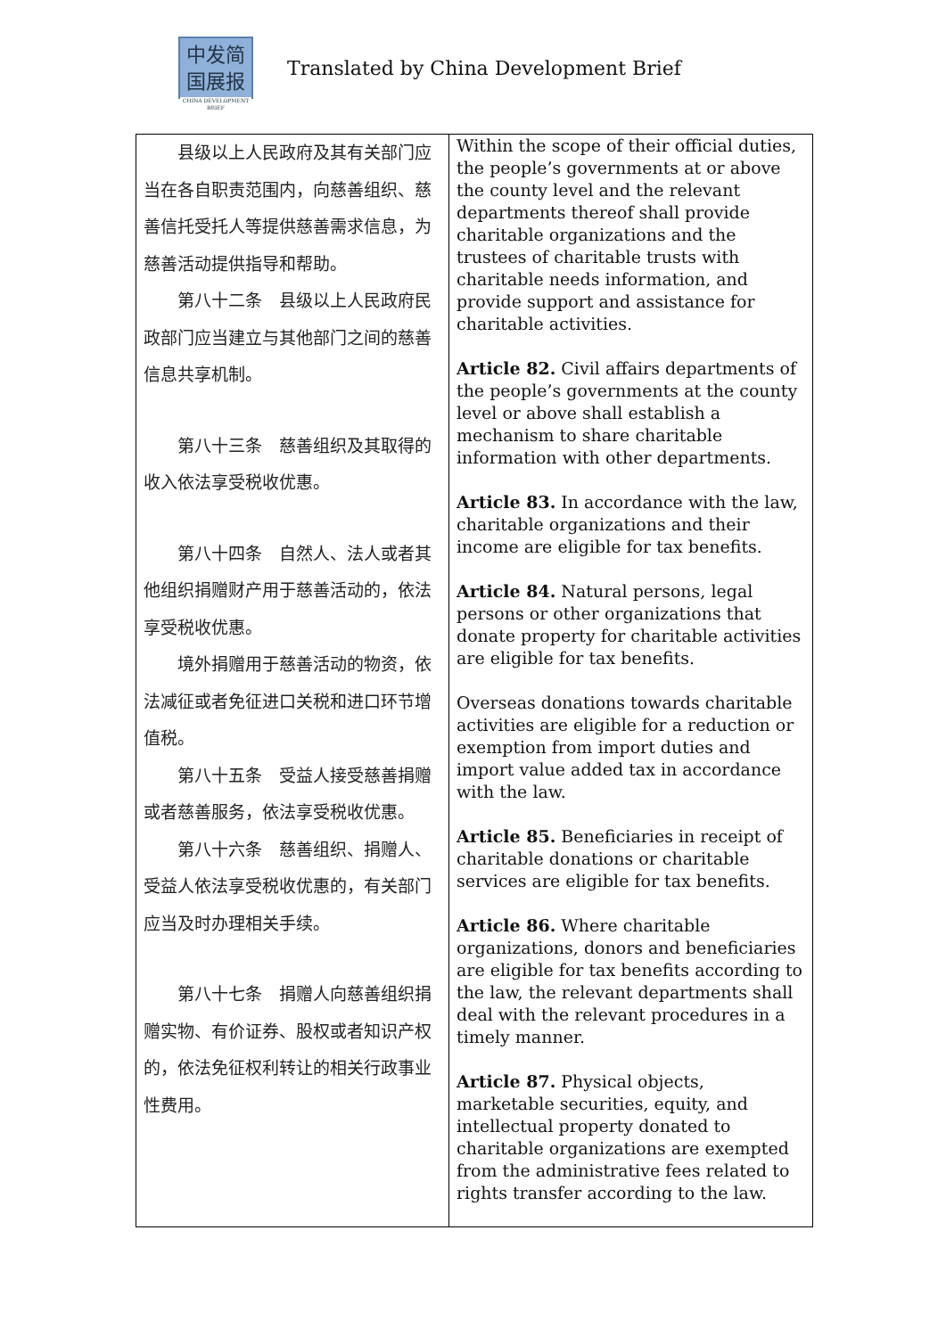中发简
国展报
CHINA DEVELOPMENT BRIEF
Translated by China Development Brief
| 县级以上人民政府及其有关部门应当在各自职责范围内，向慈善组织、慈善信托受托人等提供慈善需求信息，为慈善活动提供指导和帮助。 第八十二条 县级以上人民政府民政部门应当建立与其他部门之间的慈善信息共享机制。 第八十三条 慈善组织及其取得的收入依法享受税收优惠。 第八十四条 自然人、法人或者其他组织捐赠财产用于慈善活动的，依法享受税收优惠。 境外捐赠用于慈善活动的物资，依法减征或者免征进口关税和进口环节增值税。 第八十五条 受益人接受慈善捐赠或者慈善服务，依法享受税收优惠。 第八十六条 慈善组织、捐赠人、受益人依法享受税收优惠的，有关部门应当及时办理相关手续。 第八十七条 捐赠人向慈善组织捐赠实物、有价证券、股权或者知识产权的，依法免征权利转让的相关行政事业性费用。 | Within the scope of their official duties, the people’s governments at or above the county level and the relevant departments thereof shall provide charitable organizations and the trustees of charitable trusts with charitable needs information, and provide support and assistance for charitable activities. Article 82. Civil affairs departments of the people’s governments at the county level or above shall establish a mechanism to share charitable information with other departments. Article 83. In accordance with the law, charitable organizations and their income are eligible for tax benefits. Article 84. Natural persons, legal persons or other organizations that donate property for charitable activities are eligible for tax benefits. Overseas donations towards charitable activities are eligible for a reduction or exemption from import duties and import value added tax in accordance with the law. Article 85. Beneficiaries in receipt of charitable donations or charitable services are eligible for tax benefits. Article 86. Where charitable organizations, donors and beneficiaries are eligible for tax benefits according to the law, the relevant departments shall deal with the relevant procedures in a timely manner. Article 87. Physical objects, marketable securities, equity, and intellectual property donated to charitable organizations are exempted from the administrative fees related to rights transfer according to the law. |